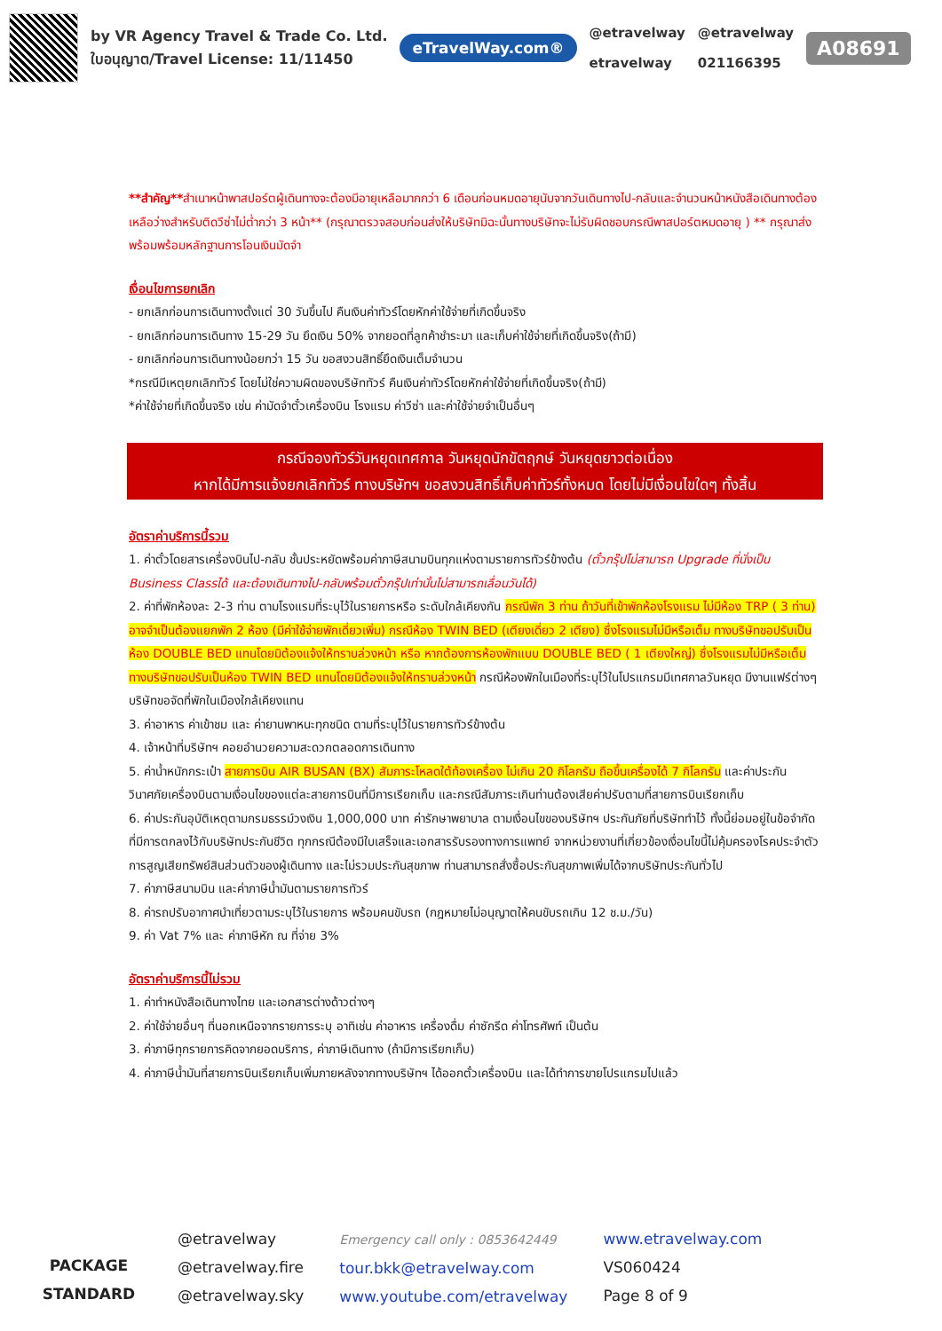by VR Agency Travel & Trade Co. Ltd.
ใบอนุญาต/Travel License: 11/11450
eTravelWay.com®
@etravelway
etravelway
@etravelway
021166395
A08691
**สำคัญ**สำเนาหน้าพาสปอร์ตผู้เดินทางจะต้องมีอายุเหลือมากกว่า 6 เดือนก่อนหมดอายุนับจากวันเดินทางไป-กลับและจำนวนหน้าหนังสือเดินทางต้องเหลือว่างสำหรับติดวีซ่าไม่ต่ำกว่า 3 หน้า** (กรุณาตรวจสอบก่อนส่งให้บริษัทมิฉะนั้นทางบริษัทจะไม่รับผิดชอบกรณีพาสปอร์ตหมดอายุ ) ** กรุณาส่งพร้อมพร้อมหลักฐานการโอนเงินมัดจำ
เงื่อนไขการยกเลิก
- ยกเลิกก่อนการเดินทางตั้งแต่ 30 วันขึ้นไป คืนเงินค่าทัวร์โดยหักค่าใช้จ่ายที่เกิดขึ้นจริง
- ยกเลิกก่อนการเดินทาง 15-29 วัน ยึดเงิน 50% จากยอดที่ลูกค้าชำระมา และเก็บค่าใช้จ่ายที่เกิดขึ้นจริง(ถ้ามี)
- ยกเลิกก่อนการเดินทางน้อยกว่า 15 วัน ขอสงวนสิทธิ์ยึดเงินเต็มจำนวน
*กรณีมีเหตุยกเลิกทัวร์ โดยไม่ใช่ความผิดของบริษัททัวร์ คืนเงินค่าทัวร์โดยหักค่าใช้จ่ายที่เกิดขึ้นจริง(ถ้ามี)
*ค่าใช้จ่ายที่เกิดขึ้นจริง เช่น ค่ามัดจำตั๋วเครื่องบิน โรงแรม ค่าวีซ่า และค่าใช้จ่ายจำเป็นอื่นๆ
กรณีจองทัวร์วันหยุดเทศกาล วันหยุดนักขัตฤกษ์ วันหยุดยาวต่อเนื่อง
หากได้มีการแจ้งยกเลิกทัวร์ ทางบริษัทฯ ขอสงวนสิทธิ์เก็บค่าทัวร์ทั้งหมด โดยไม่มีเงื่อนไขใดๆ ทั้งสิ้น
อัตราค่าบริการนี้รวม
1. ค่าตั๋วโดยสารเครื่องบินไป-กลับ ชั้นประหยัดพร้อมค่าภาษีสนามบินทุกแห่งตามรายการทัวร์ข้างต้น (ตั๋วกรุ๊ปไม่สามารถ Upgrade ที่นั่งเป็น Business Classได้ และต้องเดินทางไป-กลับพร้อมตั๋วกรุ๊ปเท่านั้นไม่สามารถเลื่อนวันได้)
2. ค่าที่พักห้องละ 2-3 ท่าน ตามโรงแรมที่ระบุไว้ในรายการหรือ ระดับใกล้เคียงกัน กรณีพัก 3 ท่าน ถ้าวันที่เข้าพักห้องโรงแรม ไม่มีห้อง TRP ( 3 ท่าน) อาจจำเป็นต้องแยกพัก 2 ห้อง (มีค่าใช้จ่ายพักเดี่ยวเพิ่ม) กรณีห้อง TWIN BED (เตียงเดี่ยว 2 เตียง) ซึ่งโรงแรมไม่มีหรือเต็ม ทางบริษัทขอปรับเป็นห้อง DOUBLE BED แทนโดยมิต้องแจ้งให้ทราบล่วงหน้า หรือ หากต้องการห้องพักแบบ DOUBLE BED ( 1 เตียงใหญ่) ซึ่งโรงแรมไม่มีหรือเต็ม ทางบริษัทขอปรับเป็นห้อง TWIN BED แทนโดยมิต้องแจ้งให้ทราบล่วงหน้า กรณีห้องพักในเมืองที่ระบุไว้ในโปรแกรมมีเทศกาลวันหยุด มีงานแฟร์ต่างๆ บริษัทขอจัดที่พักในเมืองใกล้เคียงแทน
3. ค่าอาหาร ค่าเข้าชม และ ค่ายานพาหนะทุกชนิด ตามที่ระบุไว้ในรายการทัวร์ข้างต้น
4. เจ้าหน้าที่บริษัทฯ คอยอำนวยความสะดวกตลอดการเดินทาง
5. ค่าน้ำหนักกระเป๋า สายการบิน AIR BUSAN (BX) สัมภาระโหลดใต้ท้องเครื่อง ไม่เกิน 20 กิโลกรัม ถือขึ้นเครื่องได้ 7 กิโลกรัม และค่าประกันวินาศภัยเครื่องบินตามเงื่อนไขของแต่ละสายการบินที่มีการเรียกเก็บ และกรณีสัมภาระเกินท่านต้องเสียค่าปรับตามที่สายการบินเรียกเก็บ
6. ค่าประกันอุบัติเหตุตามกรมธรรม์วงเงิน 1,000,000 บาท ค่ารักษาพยาบาล ตามเงื่อนไขของบริษัทฯ ประกันภัยที่บริษัททำไว้ ทั้งนี้ย่อมอยู่ในข้อจำกัดที่มีการตกลงไว้กับบริษัทประกันชีวิต ทุกกรณีต้องมีใบเสร็จและเอกสารรับรองทางการแพทย์ จากหน่วยงานที่เกี่ยวข้องเงื่อนไขนี้ไม่คุ้มครองโรคประจำตัว การสูญเสียทรัพย์สินส่วนตัวของผู้เดินทาง และไม่รวมประกันสุขภาพ ท่านสามารถสั่งซื้อประกันสุขภาพเพิ่มได้จากบริษัทประกันทั่วไป
7. ค่าภาษีสนามบิน และค่าภาษีน้ำมันตามรายการทัวร์
8. ค่ารถปรับอากาศนำเที่ยวตามระบุไว้ในรายการ พร้อมคนขับรถ (กฎหมายไม่อนุญาตให้คนขับรถเกิน 12 ช.ม./วัน)
9. ค่า Vat 7% และ ค่าภาษีหัก ณ ที่จ่าย 3%
อัตราค่าบริการนี้ไม่รวม
1. ค่าทำหนังสือเดินทางไทย และเอกสารต่างด้าวต่างๆ
2. ค่าใช้จ่ายอื่นๆ ที่นอกเหนือจากรายการระบุ อาทิเช่น ค่าอาหาร เครื่องดื่ม ค่าซักรีด ค่าโทรศัพท์ เป็นต้น
3. ค่าภาษีทุกรายการคิดจากยอดบริการ, ค่าภาษีเดินทาง (ถ้ามีการเรียกเก็บ)
4. ค่าภาษีน้ำมันที่สายการบินเรียกเก็บเพิ่มภายหลังจากทางบริษัทฯ ได้ออกตั๋วเครื่องบิน และได้ทำการขายโปรแกรมไปแล้ว
PACKAGE STANDARD
@etravelway
@etravelway.fire
@etravelway.sky
Emergency call only : 0853642449
tour.bkk@etravelway.com
www.youtube.com/etravelway
www.etravelway.com
VS060424
Page 8 of 9